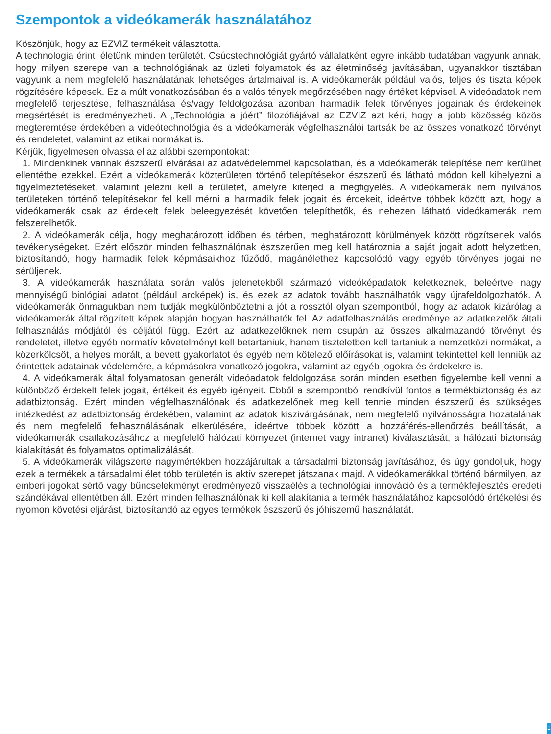Szempontok a videókamerák használatához
Köszönjük, hogy az EZVIZ termékeit választotta.
A technologia érinti életünk minden területét. Csúcstechnológiát gyártó vállalatként egyre inkább tudatában vagyunk annak, hogy milyen szerepe van a technológiának az üzleti folyamatok és az életminőség javításában, ugyanakkor tisztában vagyunk a nem megfelelő használatának lehetséges ártalmaival is. A videókamerák például valós, teljes és tiszta képek rögzítésére képesek. Ez a múlt vonatkozásában és a valós tények megőrzésében nagy értéket képvisel. A videóadatok nem megfelelő terjesztése, felhasználása és/vagy feldolgozása azonban harmadik felek törvényes jogainak és érdekeinek megsértését is eredményezheti. A „Technológia a jóért” filozófiájával az EZVIZ azt kéri, hogy a jobb közösség közös megteremtése érdekében a videótechnológia és a videókamerák végfelhasználói tartsák be az összes vonatkozó törvényt és rendeletet, valamint az etikai normákat is.
Kérjük, figyelmesen olvassa el az alábbi szempontokat:
1. Mindenkinek vannak észszerű elvárásai az adatvédelemmel kapcsolatban, és a videókamerák telepítése nem kerülhet ellentétbe ezekkel. Ezért a videókamerák közterületen történő telepítésekor észszerű és látható módon kell kihelyezni a figyelmeztetéseket, valamint jelezni kell a területet, amelyre kiterjed a megfigyelés. A videókamerák nem nyilvános területeken történő telepítésekor fel kell mérni a harmadik felek jogait és érdekeit, ideértve többek között azt, hogy a videókamerák csak az érdekelt felek beleegyezését követően telepíthetők, és nehezen látható videókamerák nem felszerelhetők.
2. A videókamerák célja, hogy meghatározott időben és térben, meghatározott körülmények között rögzítsenek valós tevékenységeket. Ezért először minden felhasználónak észszerűen meg kell határoznia a saját jogait adott helyzetben, biztosítandó, hogy harmadik felek képmásaikhoz fűződő, magánélethez kapcsolódó vagy egyéb törvényes jogai ne sérüljenek.
3. A videókamerák használata során valós jelenetekből származó videóképadatok keletkeznek, beleértve nagy mennyiségű biológiai adatot (például arcképek) is, és ezek az adatok tovább használhatók vagy újrafeldolgozhatók. A videókamerák önmagukban nem tudják megkülönböztetni a jót a rossztól olyan szempontból, hogy az adatok kizárólag a videókamerák által rögzített képek alapján hogyan használhatók fel. Az adatfelhasználás eredménye az adatkezelők általi felhasználás módjától és céljától függ. Ezért az adatkezelőknek nem csupán az összes alkalmazandó törvényt és rendeletet, illetve egyéb normatív követelményt kell betartaniuk, hanem tiszteletben kell tartaniuk a nemzetközi normákat, a közerkölcsöt, a helyes morált, a bevett gyakorlatot és egyéb nem kötelező előírásokat is, valamint tekintettel kell lenniük az érintettek adatainak védelemére, a képmásokra vonatkozó jogokra, valamint az egyéb jogokra és érdekekre is.
4. A videókamerák által folyamatosan generált videóadatok feldolgozása során minden esetben figyelembe kell venni a különböző érdekelt felek jogait, értékeit és egyéb igényeit. Ebből a szempontból rendkívül fontos a termékbiztonság és az adatbiztonság. Ezért minden végfelhasználónak és adatkezelőnek meg kell tennie minden észszerű és szükséges intézkedést az adatbiztonság érdekében, valamint az adatok kiszivárgásának, nem megfelelő nyilvánosságra hozatalának és nem megfelelő felhasználásának elkerülésére, ideértve többek között a hozzáférés-ellenőrzés beállítását, a videókamerák csatlakozásához a megfelelő hálózati környezet (internet vagy intranet) kiválasztását, a hálózati biztonság kialakítását és folyamatos optimalizálását.
5. A videókamerák világszerte nagymértékben hozzájárultak a társadalmi biztonság javításához, és úgy gondoljuk, hogy ezek a termékek a társadalmi élet több területén is aktív szerepet játszanak majd. A videókamerákkal történő bármilyen, az emberi jogokat sértő vagy bűncselekményt eredményező visszaélés a technológiai innováció és a termékfejlesztés eredeti szándékával ellentétben áll. Ezért minden felhasználónak ki kell alakítania a termék használatához kapcsolódó értékelési és nyomon követési eljárást, biztosítandó az egyes termékek észszerű és jóhiszemű használatát.
1